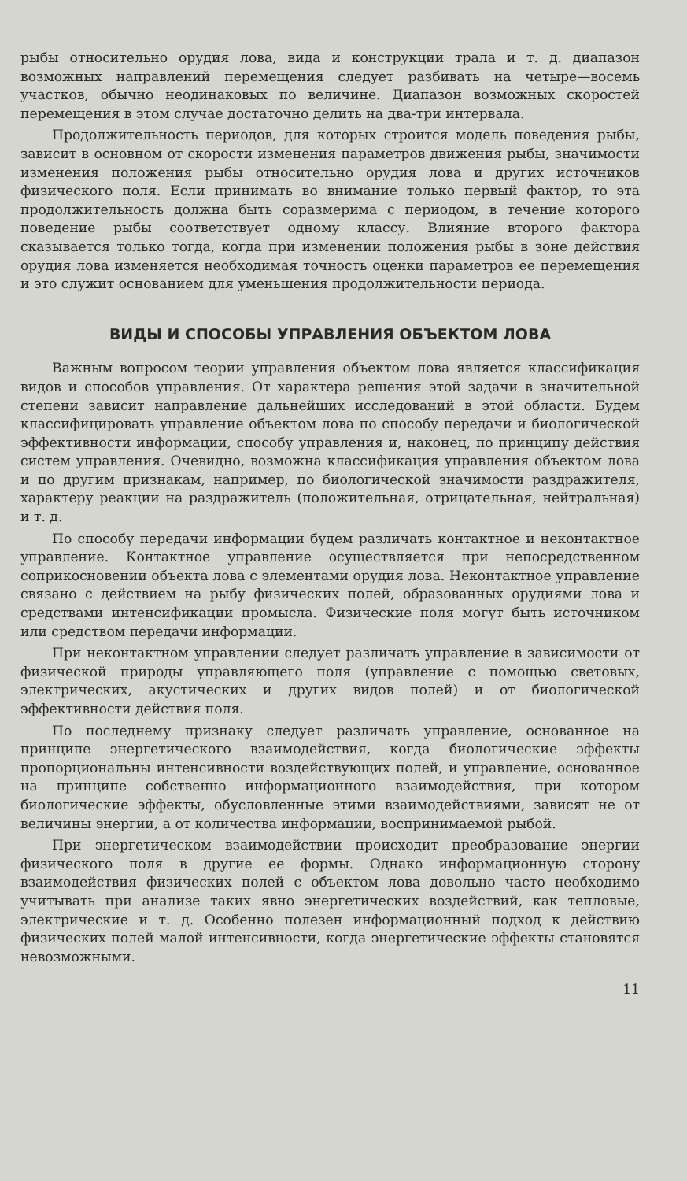рыбы относительно орудия лова, вида и конструкции трала и т. д. диапазон возможных направлений перемещения следует разбивать на четыре—восемь участков, обычно неодинаковых по величине. Диапазон возможных скоростей перемещения в этом случае достаточно делить на два-три интервала.
Продолжительность периодов, для которых строится модель поведения рыбы, зависит в основном от скорости изменения параметров движения рыбы, значимости изменения положения рыбы относительно орудия лова и других источников физического поля. Если принимать во внимание только первый фактор, то эта продолжительность должна быть соразмерима с периодом, в течение которого поведение рыбы соответствует одному классу. Влияние второго фактора сказывается только тогда, когда при изменении положения рыбы в зоне действия орудия лова изменяется необходимая точность оценки параметров ее перемещения и это служит основанием для уменьшения продолжительности периода.
ВИДЫ И СПОСОБЫ УПРАВЛЕНИЯ ОБЪЕКТОМ ЛОВА
Важным вопросом теории управления объектом лова является классификация видов и способов управления. От характера решения этой задачи в значительной степени зависит направление дальнейших исследований в этой области. Будем классифицировать управление объектом лова по способу передачи и биологической эффективности информации, способу управления и, наконец, по принципу действия систем управления. Очевидно, возможна классификация управления объектом лова и по другим признакам, например, по биологической значимости раздражителя, характеру реакции на раздражитель (положительная, отрицательная, нейтральная) и т. д.
По способу передачи информации будем различать контактное и неконтактное управление. Контактное управление осуществляется при непосредственном соприкосновении объекта лова с элементами орудия лова. Неконтактное управление связано с действием на рыбу физических полей, образованных орудиями лова и средствами интенсификации промысла. Физические поля могут быть источником или средством передачи информации.
При неконтактном управлении следует различать управление в зависимости от физической природы управляющего поля (управление с помощью световых, электрических, акустических и других видов полей) и от биологической эффективности действия поля.
По последнему признаку следует различать управление, основанное на принципе энергетического взаимодействия, когда биологические эффекты пропорциональны интенсивности воздействующих полей, и управление, основанное на принципе собственно информационного взаимодействия, при котором биологические эффекты, обусловленные этими взаимодействиями, зависят не от величины энергии, а от количества информации, воспринимаемой рыбой.
При энергетическом взаимодействии происходит преобразование энергии физического поля в другие ее формы. Однако информационную сторону взаимодействия физических полей с объектом лова довольно часто необходимо учитывать при анализе таких явно энергетических воздействий, как тепловые, электрические и т. д. Особенно полезен информационный подход к действию физических полей малой интенсивности, когда энергетические эффекты становятся невозможными.
11